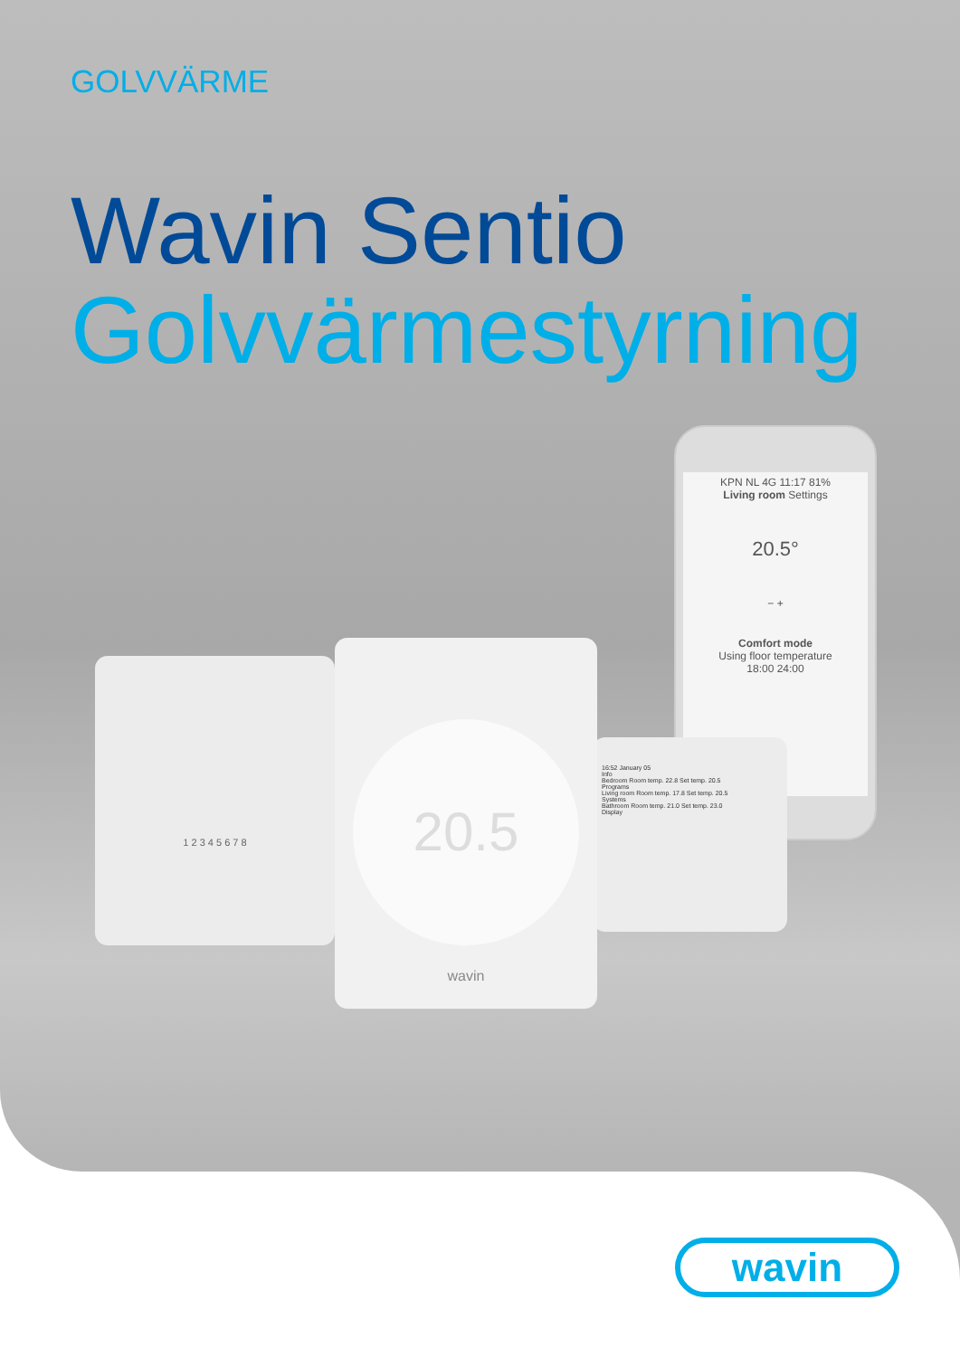GOLVVÄRME
Wavin Sentio
Golvvärmestyrning
KPN NL 4G 11:17 81%
Living room Settings
20.5°
− +
Comfort mode
Using floor temperature
18:00 24:00
1 2 3 4 5 6 7 8
16:52 January 05
Info
Bedroom Room temp. 22.8 Set temp. 20.5
Programs
Living room Room temp. 17.8 Set temp. 20.5
Systems
Bathroom Room temp. 21.0 Set temp. 23.0
Display
20.5
wavin
wavin